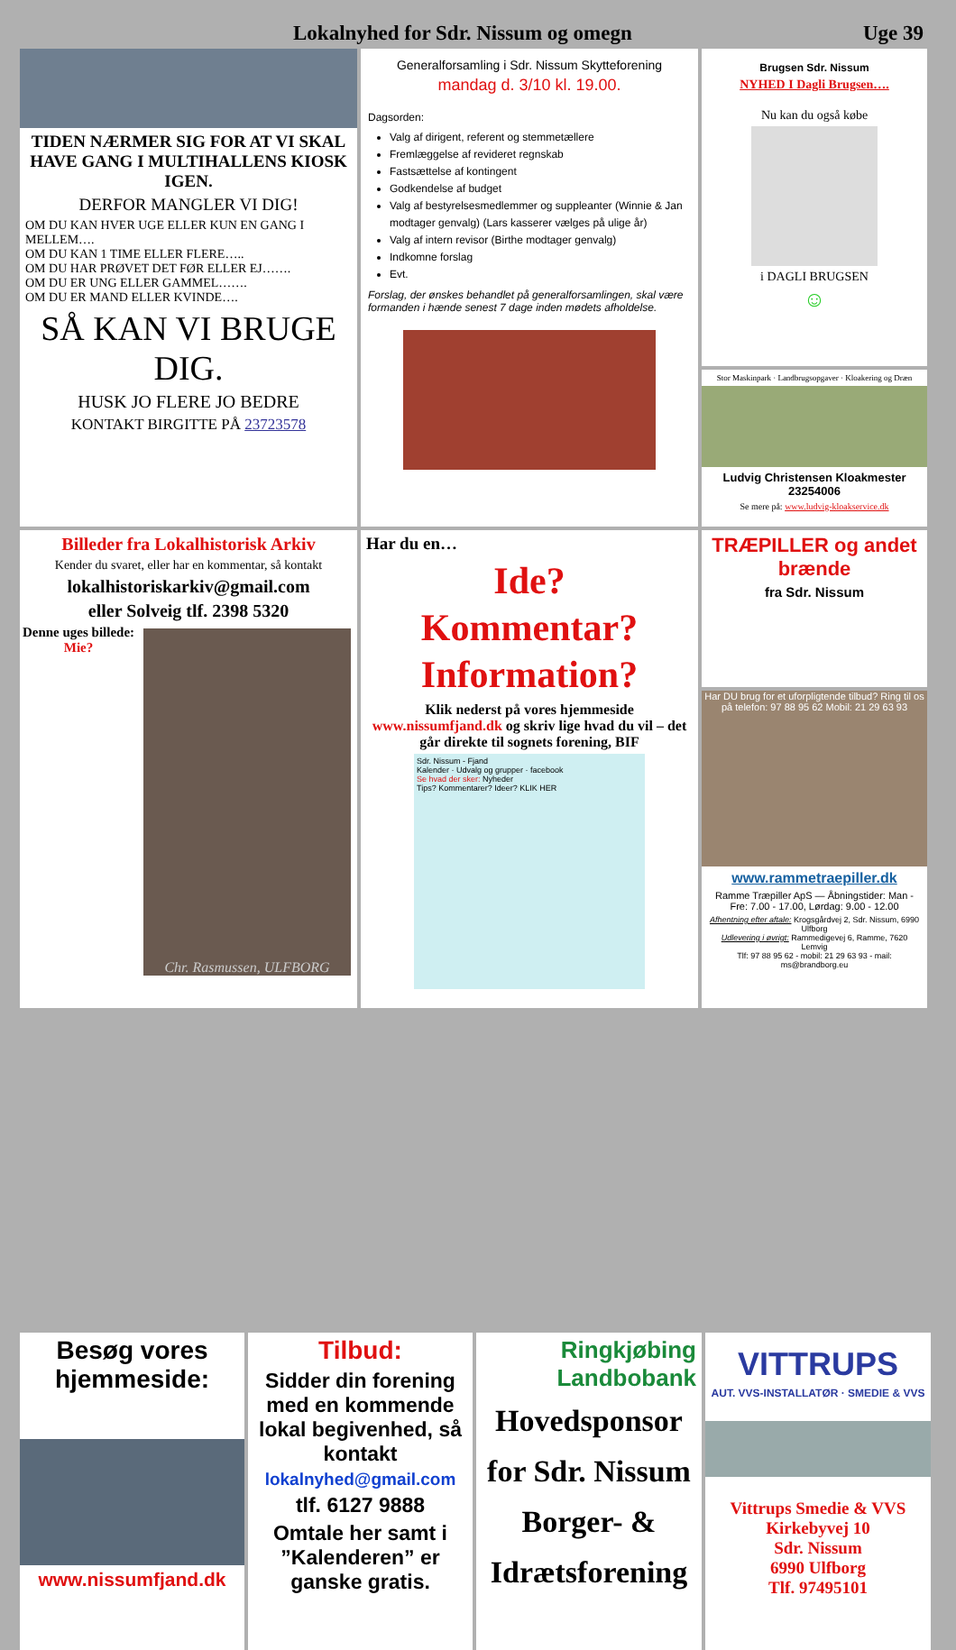Lokalnyhed for Sdr. Nissum og omegn Uge 39
TIDEN NÆRMER SIG FOR AT VI SKAL HAVE GANG I MULTIHALLENS KIOSK IGEN.
DERFOR MANGLER VI DIG!
OM DU KAN HVER UGE ELLER KUN EN GANG I MELLEM….
OM DU KAN 1 TIME ELLER FLERE…..
OM DU HAR PRØVET DET FØR ELLER EJ…….
OM DU ER UNG ELLER GAMMEL…….
OM DU ER MAND ELLER KVINDE….
SÅ KAN VI BRUGE DIG.
HUSK JO FLERE JO BEDRE
KONTAKT BIRGITTE PÅ 23723578
Generalforsamling i Sdr. Nissum Skytteforening
mandag d. 3/10 kl. 19.00.
Dagsorden:
Valg af dirigent, referent og stemmetællere
Fremlæggelse af revideret regnskab
Fastsættelse af kontingent
Godkendelse af budget
Valg af bestyrelsesmedlemmer og suppleanter (Winnie & Jan modtager genvalg) (Lars kasserer vælges på ulige år)
Valg af intern revisor (Birthe modtager genvalg)
Indkomne forslag
Evt.
Forslag, der ønskes behandlet på generalforsamlingen, skal være formanden i hænde senest 7 dage inden mødets afholdelse.
Brugsen Sdr. Nissum
NYHED I Dagli Brugsen….
Nu kan du også købe
i DAGLI BRUGSEN
☺
Stor Maskinpark · Landbrugsopgaver · Kloakering og Dræn
Ludvig Christensen Kloakmester 23254006
Se mere på: www.ludvig-kloakservice.dk
Billeder fra Lokalhistorisk Arkiv
Kender du svaret, eller har en kommentar, så kontakt
lokalhistoriskarkiv@gmail.com
eller Solveig tlf. 2398 5320
Denne uges billede:
Mie?
Chr. Rasmussen, ULFBORG
Har du en…
Ide?
Kommentar?
Information?
Klik nederst på vores hjemmeside www.nissumfjand.dk og skriv lige hvad du vil – det går direkte til sognets forening, BIF
Sdr. Nissum - Fjand
Kalender · Udvalg og grupper · facebook
Se hvad der sker: Nyheder
Tips? Kommentarer? Ideer? KLIK HER
TRÆPILLER og andet brænde
fra Sdr. Nissum
Har DU brug for et uforpligtende tilbud? Ring til os på telefon: 97 88 95 62 Mobil: 21 29 63 93
www.rammetraepiller.dk
Ramme Træpiller ApS — Åbningstider: Man - Fre: 7.00 - 17.00, Lørdag: 9.00 - 12.00
Afhentning efter aftale: Krogsgårdvej 2, Sdr. Nissum, 6990 Ulfborg
Udlevering i øvrigt: Rammedigevej 6, Ramme, 7620 Lemvig
Tlf: 97 88 95 62 - mobil: 21 29 63 93 - mail: ms@brandborg.eu
Besøg vores hjemmeside:
www.nissumfjand.dk
Tilbud:
Sidder din forening med en kommende lokal begivenhed, så kontakt
lokalnyhed@gmail.com
tlf. 6127 9888
Omtale her samt i ”Kalenderen” er ganske gratis.
Ringkjøbing
Landbobank
Hovedsponsor for Sdr. Nissum Borger- & Idrætsforening
VITTRUPS
AUT. VVS-INSTALLATØR · SMEDIE & VVS
Vittrups Smedie & VVS
Kirkebyvej 10
Sdr. Nissum
6990 Ulfborg
Tlf. 97495101